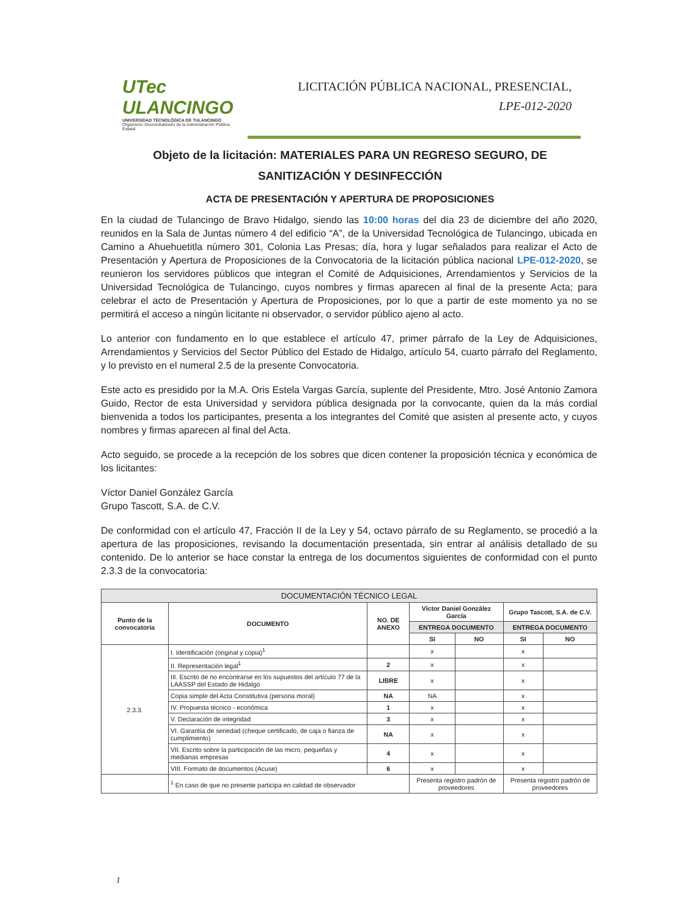UTec ULANCINGO
UNIVERSIDAD TECNOLÓGICA DE TULANCINGO
Organismo Descentralizado de la Administración Pública Estatal
LICITACIÓN PÚBLICA NACIONAL, PRESENCIAL,
LPE-012-2020
Objeto de la licitación: MATERIALES PARA UN REGRESO SEGURO, DE SANITIZACIÓN Y DESINFECCIÓN
ACTA DE PRESENTACIÓN Y APERTURA DE PROPOSICIONES
En la ciudad de Tulancingo de Bravo Hidalgo, siendo las 10:00 horas del día 23 de diciembre del año 2020, reunidos en la Sala de Juntas número 4 del edificio “A”, de la Universidad Tecnológica de Tulancingo, ubicada en Camino a Ahuehuetitla número 301, Colonia Las Presas; día, hora y lugar señalados para realizar el Acto de Presentación y Apertura de Proposiciones de la Convocatoria de la licitación pública nacional LPE-012-2020, se reunieron los servidores públicos que integran el Comité de Adquisiciones, Arrendamientos y Servicios de la Universidad Tecnológica de Tulancingo, cuyos nombres y firmas aparecen al final de la presente Acta; para celebrar el acto de Presentación y Apertura de Proposiciones, por lo que a partir de este momento ya no se permitirá el acceso a ningún licitante ni observador, o servidor público ajeno al acto.
Lo anterior con fundamento en lo que establece el artículo 47, primer párrafo de la Ley de Adquisiciones, Arrendamientos y Servicios del Sector Público del Estado de Hidalgo, artículo 54, cuarto párrafo del Reglamento, y lo previsto en el numeral 2.5 de la presente Convocatoria.
Este acto es presidido por la M.A. Oris Estela Vargas García, suplente del Presidente, Mtro. José Antonio Zamora Guido, Rector de esta Universidad y servidora pública designada por la convocante, quien da la más cordial bienvenida a todos los participantes, presenta a los integrantes del Comité que asisten al presente acto, y cuyos nombres y firmas aparecen al final del Acta.
Acto seguido, se procede a la recepción de los sobres que dicen contener la proposición técnica y económica de los licitantes:
Víctor Daniel González García
Grupo Tascott, S.A. de C.V.
De conformidad con el artículo 47, Fracción II de la Ley y 54, octavo párrafo de su Reglamento, se procedió a la apertura de las proposiciones, revisando la documentación presentada, sin entrar al análisis detallado de su contenido. De lo anterior se hace constar la entrega de los documentos siguientes de conformidad con el punto 2.3.3 de la convocatoria:
| DOCUMENTACIÓN TÉCNICO LEGAL | | | | | | |
| --- | --- | --- | --- | --- | --- | --- |
| Punto de la convocatoria | DOCUMENTO | NO. DE ANEXO | Víctor Daniel González García | | Grupo Tascott, S.A. de C.V. | |
| | | | ENTREGA DOCUMENTO | | ENTREGA DOCUMENTO | |
| | | | SI | NO | SI | NO |
| 2.3.3. | I. Identificación (original y copia)<sup>1</sup> | | x | | x | |
| | II. Representación legal<sup>1</sup> | 2 | x | | x | |
| | III. Escrito de no encontrarse en los supuestos del artículo 77 de la LAASSP del Estado de Hidalgo | LIBRE | x | | x | |
| | Copia simple del Acta Constitutiva (persona moral) | NA | NA | | x | |
| | IV. Propuesta técnico - económica | 1 | x | | x | |
| | V. Declaración de integridad | 3 | x | | x | |
| | VI. Garantía de seriedad (cheque certificado, de caja o fianza de cumplimiento) | NA | x | | x | |
| | VII. Escrito sobre la participación de las micro, pequeñas y medianas empresas | 4 | x | | x | |
| | VIII. Formato de documentos (Acuse) | 6 | x | | x | |
| | <sup>1</sup> En caso de que no presente participa en calidad de observador | | Presenta registro padrón de proveedores | | Presenta registro padrón de proveedores | |
1